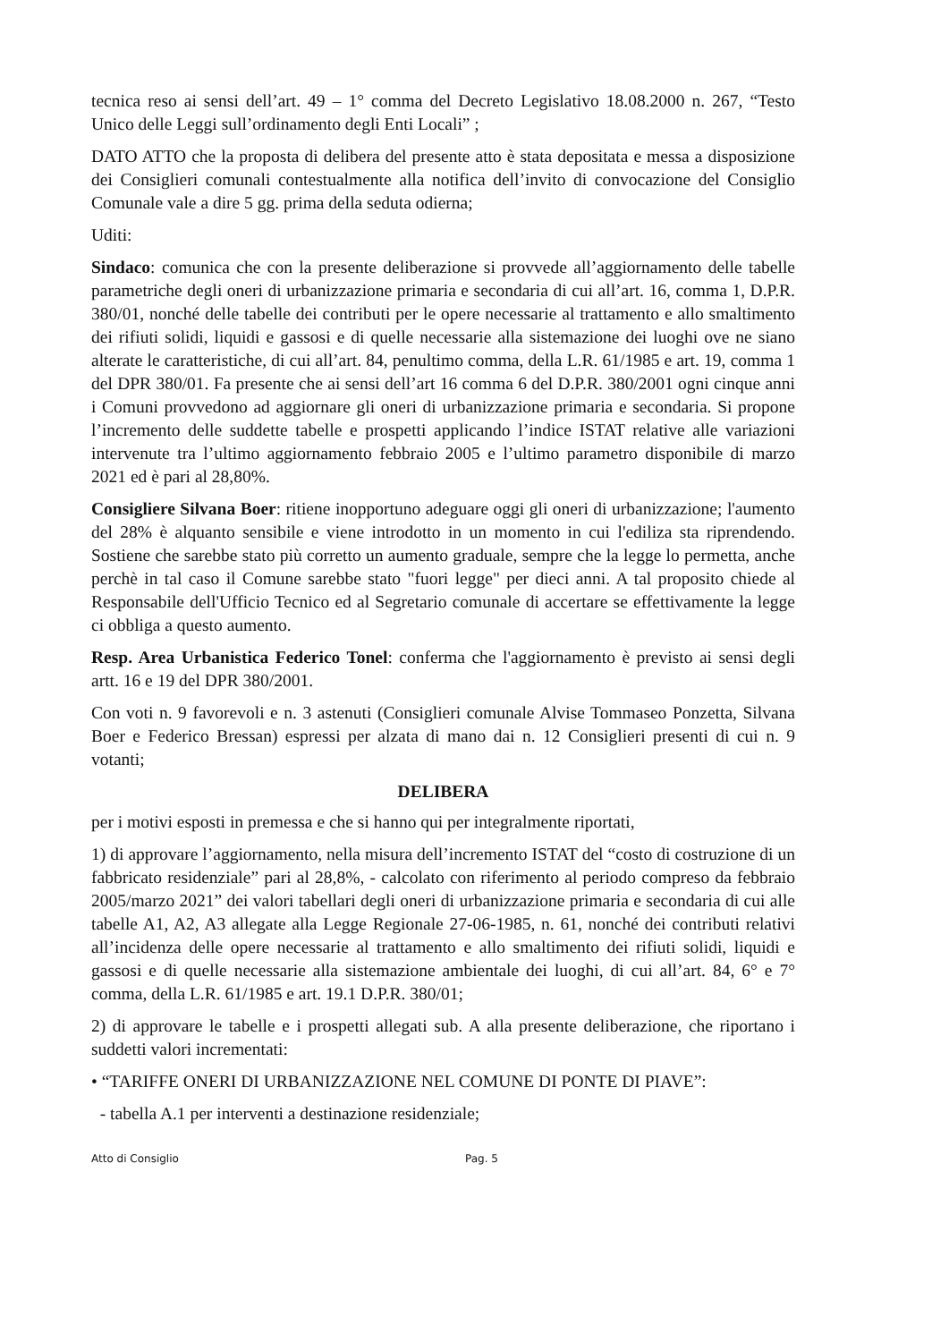tecnica reso ai sensi dell’art. 49 – 1° comma del Decreto Legislativo 18.08.2000 n. 267, “Testo Unico delle Leggi sull’ordinamento degli Enti Locali” ;
DATO ATTO che la proposta di delibera del presente atto è stata depositata e messa a disposizione dei Consiglieri comunali contestualmente alla notifica dell’invito di convocazione del Consiglio Comunale vale a dire 5 gg. prima della seduta odierna;
Uditi:
Sindaco: comunica che con la presente deliberazione si provvede all’aggiornamento delle tabelle parametriche degli oneri di urbanizzazione primaria e secondaria di cui all’art. 16, comma 1, D.P.R. 380/01, nonché delle tabelle dei contributi per le opere necessarie al trattamento e allo smaltimento dei rifiuti solidi, liquidi e gassosi e di quelle necessarie alla sistemazione dei luoghi ove ne siano alterate le caratteristiche, di cui all’art. 84, penultimo comma, della L.R. 61/1985 e art. 19, comma 1 del DPR 380/01. Fa presente che ai sensi dell’art 16 comma 6 del D.P.R. 380/2001 ogni cinque anni i Comuni provvedono ad aggiornare gli oneri di urbanizzazione primaria e secondaria. Si propone l’incremento delle suddette tabelle e prospetti applicando l’indice ISTAT relative alle variazioni intervenute tra l’ultimo aggiornamento febbraio 2005 e l’ultimo parametro disponibile di marzo 2021 ed è pari al 28,80%.
Consigliere Silvana Boer: ritiene inopportuno adeguare oggi gli oneri di urbanizzazione; l'aumento del 28% è alquanto sensibile e viene introdotto in un momento in cui l'ediliza sta riprendendo. Sostiene che sarebbe stato più corretto un aumento graduale, sempre che la legge lo permetta, anche perchè in tal caso il Comune sarebbe stato "fuori legge" per dieci anni. A tal proposito chiede al Responsabile dell'Ufficio Tecnico ed al Segretario comunale di accertare se effettivamente la legge ci obbliga a questo aumento.
Resp. Area Urbanistica Federico Tonel: conferma che l'aggiornamento è previsto ai sensi degli artt. 16 e 19 del DPR 380/2001.
Con voti n. 9 favorevoli e n. 3 astenuti (Consiglieri comunale Alvise Tommaseo Ponzetta, Silvana Boer e Federico Bressan) espressi per alzata di mano dai n. 12 Consiglieri presenti di cui n. 9 votanti;
DELIBERA
per i motivi esposti in premessa e che si hanno qui per integralmente riportati,
1) di approvare l’aggiornamento, nella misura dell’incremento ISTAT del “costo di costruzione di un fabbricato residenziale” pari al 28,8%, - calcolato con riferimento al periodo compreso da febbraio 2005/marzo 2021” dei valori tabellari degli oneri di urbanizzazione primaria e secondaria di cui alle tabelle A1, A2, A3 allegate alla Legge Regionale 27-06-1985, n. 61, nonché dei contributi relativi all’incidenza delle opere necessarie al trattamento e allo smaltimento dei rifiuti solidi, liquidi e gassosi e di quelle necessarie alla sistemazione ambientale dei luoghi, di cui all’art. 84, 6° e 7° comma, della L.R. 61/1985 e art. 19.1 D.P.R. 380/01;
2) di approvare le tabelle e i prospetti allegati sub. A alla presente deliberazione, che riportano i suddetti valori incrementati:
• “TARIFFE ONERI DI URBANIZZAZIONE NEL COMUNE DI PONTE DI PIAVE”:
- tabella A.1 per interventi a destinazione residenziale;
Atto di Consiglio Pag. 5